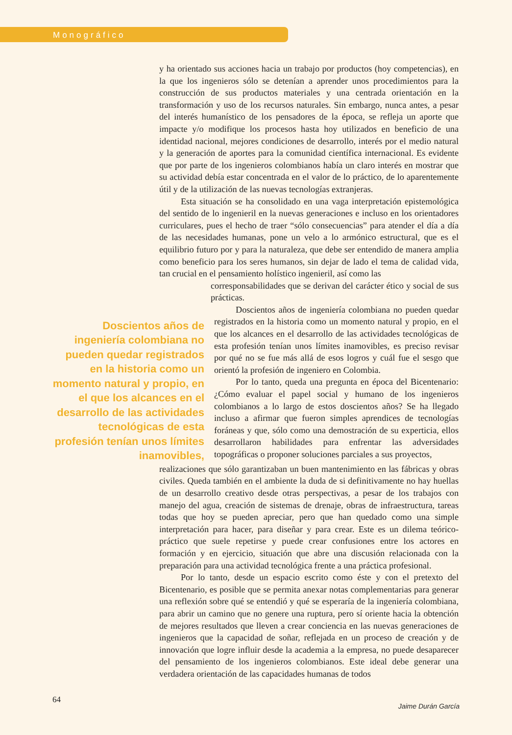Monográfico
y ha orientado sus acciones hacia un trabajo por productos (hoy competencias), en la que los ingenieros sólo se detenían a aprender unos procedimientos para la construcción de sus productos materiales y una centrada orientación en la transformación y uso de los recursos naturales. Sin embargo, nunca antes, a pesar del interés humanístico de los pensadores de la época, se refleja un aporte que impacte y/o modifique los procesos hasta hoy utilizados en beneficio de una identidad nacional, mejores condiciones de desarrollo, interés por el medio natural y la generación de aportes para la comunidad científica internacional. Es evidente que por parte de los ingenieros colombianos había un claro interés en mostrar que su actividad debía estar concentrada en el valor de lo práctico, de lo aparentemente útil y de la utilización de las nuevas tecnologías extranjeras.
Esta situación se ha consolidado en una vaga interpretación epistemológica del sentido de lo ingenieril en la nuevas generaciones e incluso en los orientadores curriculares, pues el hecho de traer “sólo consecuencias” para atender el día a día de las necesidades humanas, pone un velo a lo armónico estructural, que es el equilibrio futuro por y para la naturaleza, que debe ser entendido de manera amplia como beneficio para los seres humanos, sin dejar de lado el tema de calidad vida, tan crucial en el pensamiento holístico ingenieril, así como las
corresponsabilidades que se derivan del carácter ético y social de sus prácticas.
Doscientos años de ingeniería colombiana no pueden quedar registrados en la historia como un momento natural y propio, en el que los alcances en el desarrollo de las actividades tecnológicas de esta profesión tenían unos límites inamovibles,
Doscientos años de ingeniería colombiana no pueden quedar registrados en la historia como un momento natural y propio, en el que los alcances en el desarrollo de las actividades tecnológicas de esta profesión tenían unos límites inamovibles, es preciso revisar por qué no se fue más allá de esos logros y cuál fue el sesgo que orientó la profesión de ingeniero en Colombia.
Por lo tanto, queda una pregunta en época del Bicentenario: ¿Cómo evaluar el papel social y humano de los ingenieros colombianos a lo largo de estos doscientos años? Se ha llegado incluso a afirmar que fueron simples aprendices de tecnologías foráneas y que, sólo como una demostración de su experticia, ellos desarrollaron habilidades para enfrentar las adversidades topográficas o proponer soluciones parciales a sus proyectos,
realizaciones que sólo garantizaban un buen mantenimiento en las fábricas y obras civiles. Queda también en el ambiente la duda de si definitivamente no hay huellas de un desarrollo creativo desde otras perspectivas, a pesar de los trabajos con manejo del agua, creación de sistemas de drenaje, obras de infraestructura, tareas todas que hoy se pueden apreciar, pero que han quedado como una simple interpretación para hacer, para diseñar y para crear. Este es un dilema teórico-práctico que suele repetirse y puede crear confusiones entre los actores en formación y en ejercicio, situación que abre una discusión relacionada con la preparación para una actividad tecnológica frente a una práctica profesional.
Por lo tanto, desde un espacio escrito como éste y con el pretexto del Bicentenario, es posible que se permita anexar notas complementarias para generar una reflexión sobre qué se entendió y qué se esperaría de la ingeniería colombiana, para abrir un camino que no genere una ruptura, pero sí oriente hacia la obtención de mejores resultados que lleven a crear conciencia en las nuevas generaciones de ingenieros que la capacidad de soñar, reflejada en un proceso de creación y de innovación que logre influir desde la academia a la empresa, no puede desaparecer del pensamiento de los ingenieros colombianos. Este ideal debe generar una verdadera orientación de las capacidades humanas de todos
64
Jaime Durán García